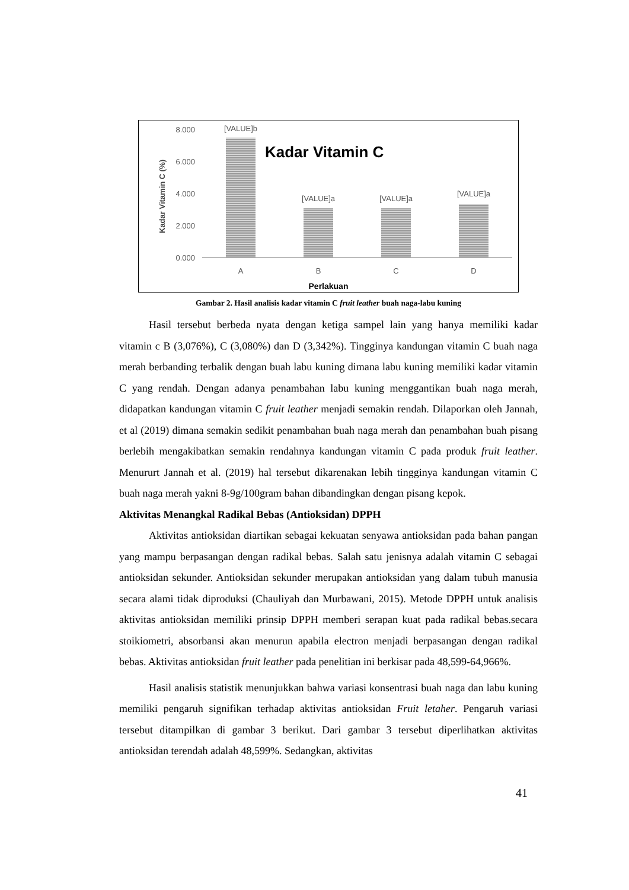8.000
6.000
4.000
2.000
0.000
[VALUE]b
[VALUE]a
[VALUE]a
[VALUE]a
A
B
C
D
Perlakuan
Kadar Vitamin C
Kadar Vitamin C (%)
Gambar 2. Hasil analisis kadar vitamin C fruit leather buah naga-labu kuning
Hasil tersebut berbeda nyata dengan ketiga sampel lain yang hanya memiliki kadar vitamin c B (3,076%), C (3,080%) dan D (3,342%). Tingginya kandungan vitamin C buah naga merah berbanding terbalik dengan buah labu kuning dimana labu kuning memiliki kadar vitamin C yang rendah. Dengan adanya penambahan labu kuning menggantikan buah naga merah, didapatkan kandungan vitamin C fruit leather menjadi semakin rendah. Dilaporkan oleh Jannah, et al (2019) dimana semakin sedikit penambahan buah naga merah dan penambahan buah pisang berlebih mengakibatkan semakin rendahnya kandungan vitamin C pada produk fruit leather. Menururt Jannah et al. (2019) hal tersebut dikarenakan lebih tingginya kandungan vitamin C buah naga merah yakni 8-9g/100gram bahan dibandingkan dengan pisang kepok.
Aktivitas Menangkal Radikal Bebas (Antioksidan) DPPH
Aktivitas antioksidan diartikan sebagai kekuatan senyawa antioksidan pada bahan pangan yang mampu berpasangan dengan radikal bebas. Salah satu jenisnya adalah vitamin C sebagai antioksidan sekunder. Antioksidan sekunder merupakan antioksidan yang dalam tubuh manusia secara alami tidak diproduksi (Chauliyah dan Murbawani, 2015). Metode DPPH untuk analisis aktivitas antioksidan memiliki prinsip DPPH memberi serapan kuat pada radikal bebas.secara stoikiometri, absorbansi akan menurun apabila electron menjadi berpasangan dengan radikal bebas. Aktivitas antioksidan fruit leather pada penelitian ini berkisar pada 48,599-64,966%.
Hasil analisis statistik menunjukkan bahwa variasi konsentrasi buah naga dan labu kuning memiliki pengaruh signifikan terhadap aktivitas antioksidan Fruit letaher. Pengaruh variasi tersebut ditampilkan di gambar 3 berikut. Dari gambar 3 tersebut diperlihatkan aktivitas antioksidan terendah adalah 48,599%. Sedangkan, aktivitas
41